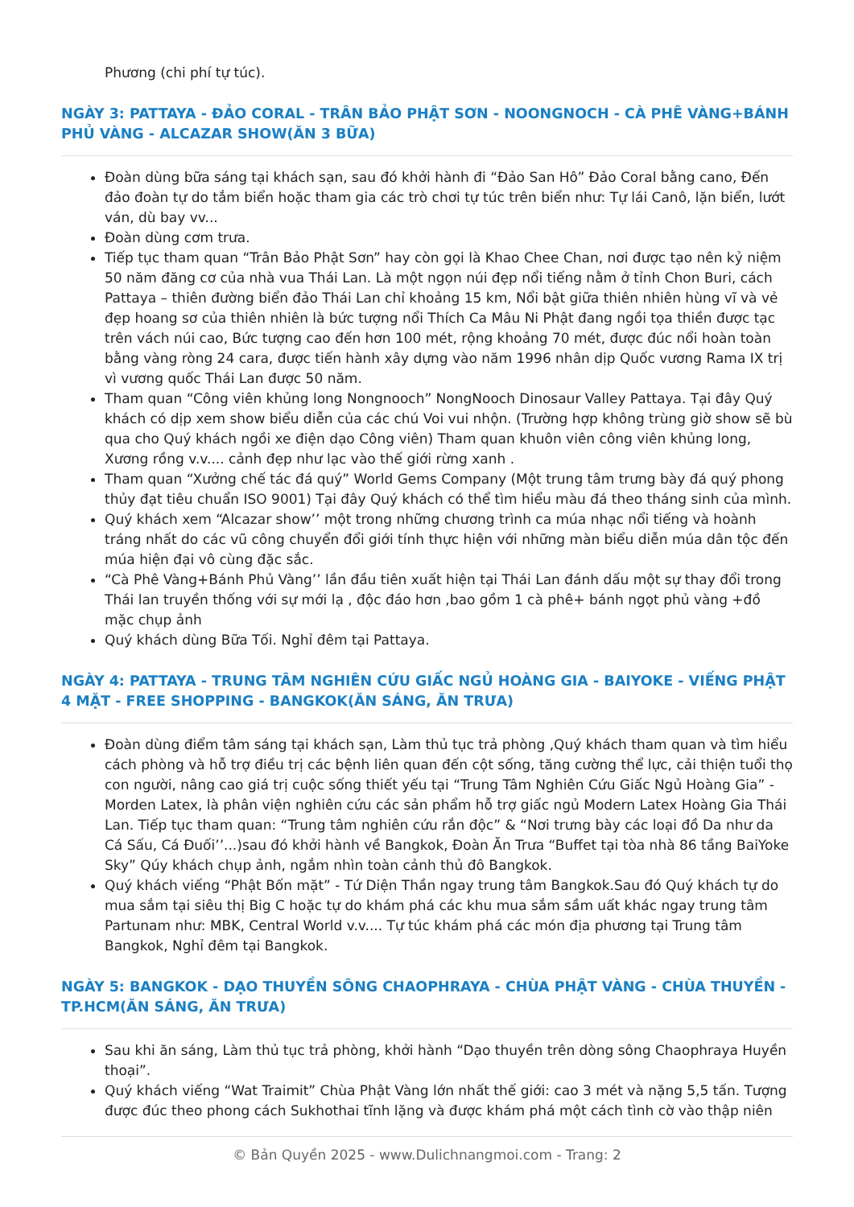Phương (chi phí tự túc).
NGÀY 3: PATTAYA - ĐẢO CORAL - TRÂN BẢO PHẬT SƠN - NOONGNOCH - CÀ PHÊ VÀNG+BÁNH PHỦ VÀNG - ALCAZAR SHOW(ĂN 3 BỮA)
Đoàn dùng bữa sáng tại khách sạn, sau đó khởi hành đi “Đảo San Hô” Đảo Coral bằng cano, Đến đảo đoàn tự do tắm biển hoặc tham gia các trò chơi tự túc trên biển như: Tự lái Canô, lặn biển, lướt ván, dù bay vv...
Đoàn dùng cơm trưa.
Tiếp tục tham quan “Trân Bảo Phật Sơn” hay còn gọi là Khao Chee Chan, nơi được tạo nên kỷ niệm 50 năm đăng cơ của nhà vua Thái Lan. Là một ngọn núi đẹp nổi tiếng nằm ở tỉnh Chon Buri, cách Pattaya – thiên đường biển đảo Thái Lan chỉ khoảng 15 km, Nổi bật giữa thiên nhiên hùng vĩ và vẻ đẹp hoang sơ của thiên nhiên là bức tượng nổi Thích Ca Mâu Ni Phật đang ngồi tọa thiền được tạc trên vách núi cao, Bức tượng cao đến hơn 100 mét, rộng khoảng 70 mét, được đúc nổi hoàn toàn bằng vàng ròng 24 cara, được tiến hành xây dựng vào năm 1996 nhân dịp Quốc vương Rama IX trị vì vương quốc Thái Lan được 50 năm.
Tham quan “Công viên khủng long Nongnooch” NongNooch Dinosaur Valley Pattaya. Tại đây Quý khách có dịp xem show biểu diễn của các chú Voi vui nhộn. (Trường hợp không trùng giờ show sẽ bù qua cho Quý khách ngồi xe điện dạo Công viên) Tham quan khuôn viên công viên khủng long, Xương rồng v.v.... cảnh đẹp như lạc vào thế giới rừng xanh .
Tham quan “Xưởng chế tác đá quý” World Gems Company (Một trung tâm trưng bày đá quý phong thủy đạt tiêu chuẩn ISO 9001) Tại đây Quý khách có thể tìm hiểu màu đá theo tháng sinh của mình.
Quý khách xem “Alcazar show’’ một trong những chương trình ca múa nhạc nổi tiếng và hoành tráng nhất do các vũ công chuyển đổi giới tính thực hiện với những màn biểu diễn múa dân tộc đến múa hiện đại vô cùng đặc sắc.
“Cà Phê Vàng+Bánh Phủ Vàng’’ lần đầu tiên xuất hiện tại Thái Lan đánh dấu một sự thay đổi trong Thái lan truyền thống với sự mới lạ , độc đáo hơn ,bao gồm 1 cà phê+ bánh ngọt phủ vàng +đồ mặc chụp ảnh
Quý khách dùng Bữa Tối. Nghỉ đêm tại Pattaya.
NGÀY 4: PATTAYA - TRUNG TÂM NGHIÊN CỨU GIẤC NGỦ HOÀNG GIA - BAIYOKE - VIẾNG PHẬT 4 MẶT - FREE SHOPPING - BANGKOK(ĂN SÁNG, ĂN TRƯA)
Đoàn dùng điểm tâm sáng tại khách sạn, Làm thủ tục trả phòng ,Quý khách tham quan và tìm hiểu cách phòng và hỗ trợ điều trị các bệnh liên quan đến cột sống, tăng cường thể lực, cải thiện tuổi thọ con người, nâng cao giá trị cuộc sống thiết yếu tại “Trung Tâm Nghiên Cứu Giấc Ngủ Hoàng Gia” - Morden Latex, là phân viện nghiên cứu các sản phẩm hỗ trợ giấc ngủ Modern Latex Hoàng Gia Thái Lan. Tiếp tục tham quan: “Trung tâm nghiên cứu rắn độc” & “Nơi trưng bày các loại đồ Da như da Cá Sấu, Cá Đuối’’...)sau đó khởi hành về Bangkok, Đoàn Ăn Trưa “Buffet tại tòa nhà 86 tầng BaiYoke Sky” Qúy khách chụp ảnh, ngắm nhìn toàn cảnh thủ đô Bangkok.
Quý khách viếng “Phật Bốn mặt” - Tứ Diện Thần ngay trung tâm Bangkok.Sau đó Quý khách tự do mua sắm tại siêu thị Big C hoặc tự do khám phá các khu mua sắm sầm uất khác ngay trung tâm Partunam như: MBK, Central World v.v.... Tự túc khám phá các món địa phương tại Trung tâm Bangkok, Nghỉ đêm tại Bangkok.
NGÀY 5: BANGKOK - DẠO THUYỀN SÔNG CHAOPHRAYA - CHÙA PHẬT VÀNG - CHÙA THUYỀN - TP.HCM(ĂN SÁNG, ĂN TRƯA)
Sau khi ăn sáng, Làm thủ tục trả phòng, khởi hành “Dạo thuyền trên dòng sông Chaophraya Huyền thoại”.
Quý khách viếng “Wat Traimit” Chùa Phật Vàng lớn nhất thế giới: cao 3 mét và nặng 5,5 tấn. Tượng được đúc theo phong cách Sukhothai tĩnh lặng và được khám phá một cách tình cờ vào thập niên
© Bản Quyền 2025 - www.Dulichnangmoi.com - Trang: 2